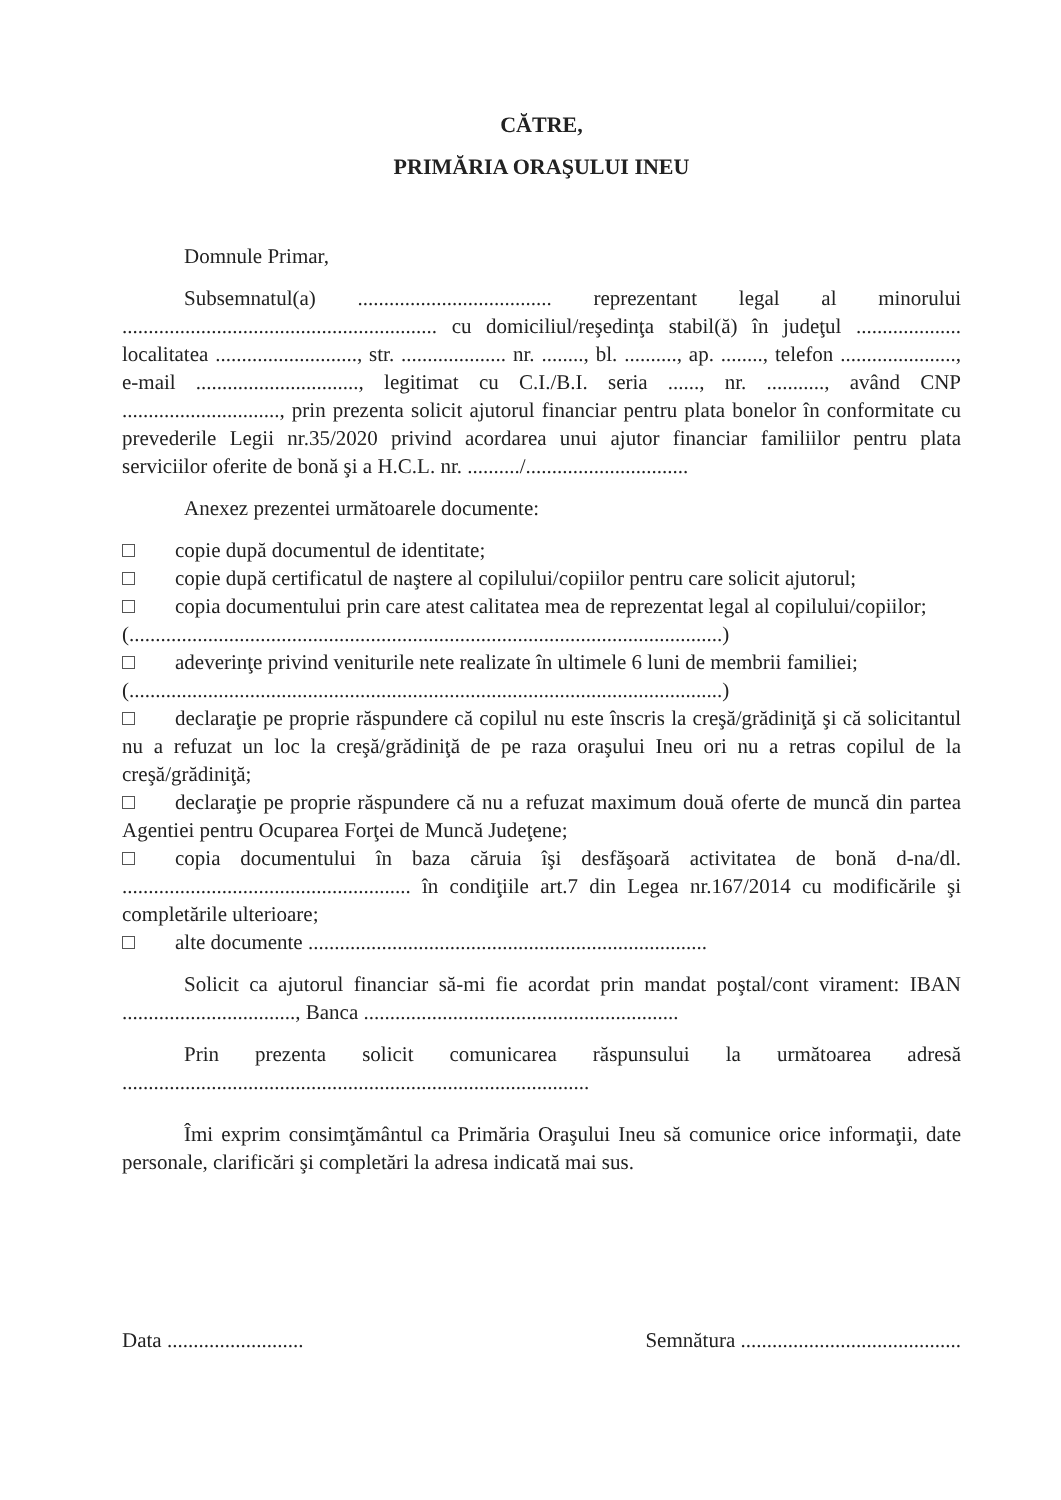CĂTRE,
PRIMĂRIA ORAŞULUI INEU
Domnule Primar,
Subsemnatul(a) ..................................... reprezentant legal al minorului ............................................................ cu domiciliul/reşedinţa stabil(ă) în judeţul .................... localitatea ..........................., str. .................... nr. ........, bl. .........., ap. ........, telefon ......................, e-mail ..............................., legitimat cu C.I./B.I. seria ......, nr. ..........., având CNP .............................., prin prezenta solicit ajutorul financiar pentru plata bonelor în conformitate cu prevederile Legii nr.35/2020 privind acordarea unui ajutor financiar familiilor pentru plata serviciilor oferite de bonă şi a H.C.L. nr. ........../...............................
Anexez prezentei următoarele documente:
copie după documentul de identitate;
copie după certificatul de naştere al copilului/copiilor pentru care solicit ajutorul;
copia documentului prin care atest calitatea mea de reprezentat legal al copilului/copiilor;
(.................................................................................................................)
adeverinţe privind veniturile nete realizate în ultimele 6 luni de membrii familiei;
(.................................................................................................................)
declaraţie pe proprie răspundere că copilul nu este înscris la creşă/grădiniţă şi că solicitantul nu a refuzat un loc la creşă/grădiniţă de pe raza oraşului Ineu ori nu a retras copilul de la creşă/grădiniţă;
declaraţie pe proprie răspundere că nu a refuzat maximum două oferte de muncă din partea Agentiei pentru Ocuparea Forţei de Muncă Judeţene;
copia documentului în baza căruia îşi desfăşoară activitatea de bonă d-na/dl. ....................................................... în condiţiile art.7 din Legea nr.167/2014 cu modificările şi completările ulterioare;
alte documente ............................................................................
Solicit ca ajutorul financiar să-mi fie acordat prin mandat poştal/cont virament: IBAN ................................., Banca ............................................................
Prin prezenta solicit comunicarea răspunsului la următoarea adresă .........................................................................................
Îmi exprim consimţământul ca Primăria Oraşului Ineu să comunice orice informaţii, date personale, clarificări şi completări la adresa indicată mai sus.
Data .......................... Semnătura ..........................................